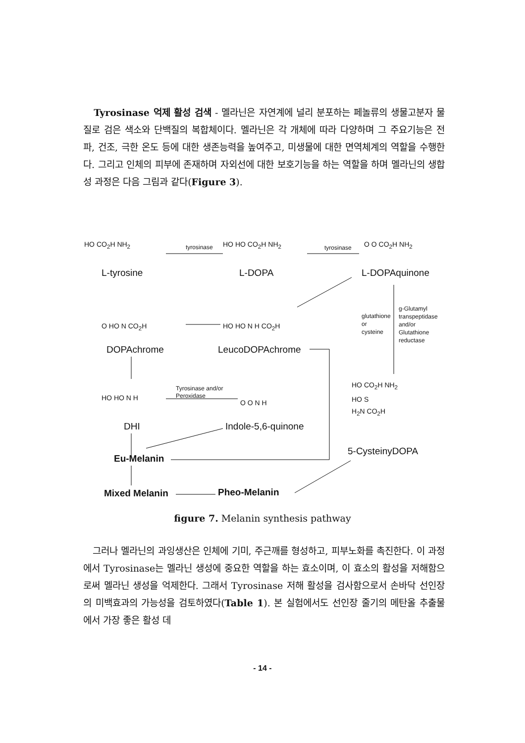Tyrosinase 억제 활성 검색 - 멜라닌은 자연계에 널리 분포하는 페놀류의 생물고분자 물질로 검은 색소와 단백질의 복합체이다. 멜라닌은 각 개체에 따라 다양하며 그 주요기능은 전파, 건조, 극한 온도 등에 대한 생존능력을 높여주고, 미생물에 대한 면역체계의 역할을 수행한다. 그리고 인체의 피부에 존재하며 자외선에 대한 보호기능을 하는 역할을 하며 멜라닌의 생합성 과정은 다음 그림과 같다(Figure 3).
tyrosinase tyrosinase
HO CO<sub>2</sub>H NH<sub>2</sub>
L-tyrosine
HO HO CO<sub>2</sub>H NH<sub>2</sub>
L-DOPA
O O CO<sub>2</sub>H NH<sub>2</sub>
L-DOPAquinone
O HO N CO<sub>2</sub>H
DOPAchrome
HO HO N H CO<sub>2</sub>H
LeucoDOPAchrome
glutathione
or
cysteine
g-Glutamyl
transpeptidase
and/or
Glutathione
reductase
HO HO N H
DHI
Tyrosinase and/or
Peroxidase
O O N H
Indole-5,6-quinone
HO CO<sub>2</sub>H NH<sub>2</sub>
HO S
H<sub>2</sub>N CO<sub>2</sub>H
5-CysteinyDOPA
Eu-Melanin
Mixed Melanin Pheo-Melanin
figure 7. Melanin synthesis pathway
그러나 멜라닌의 과잉생산은 인체에 기미, 주근깨를 형성하고, 피부노화를 촉진한다. 이 과정에서 Tyrosinase는 멜라닌 생성에 중요한 역할을 하는 효소이며, 이 효소의 활성을 저해함으로써 멜라닌 생성을 억제한다. 그래서 Tyrosinase 저해 활성을 검사함으로서 손바닥 선인장의 미백효과의 가능성을 검토하였다(Table 1). 본 실험에서도 선인장 줄기의 메탄올 추출물에서 가장 좋은 활성 데
- 14 -